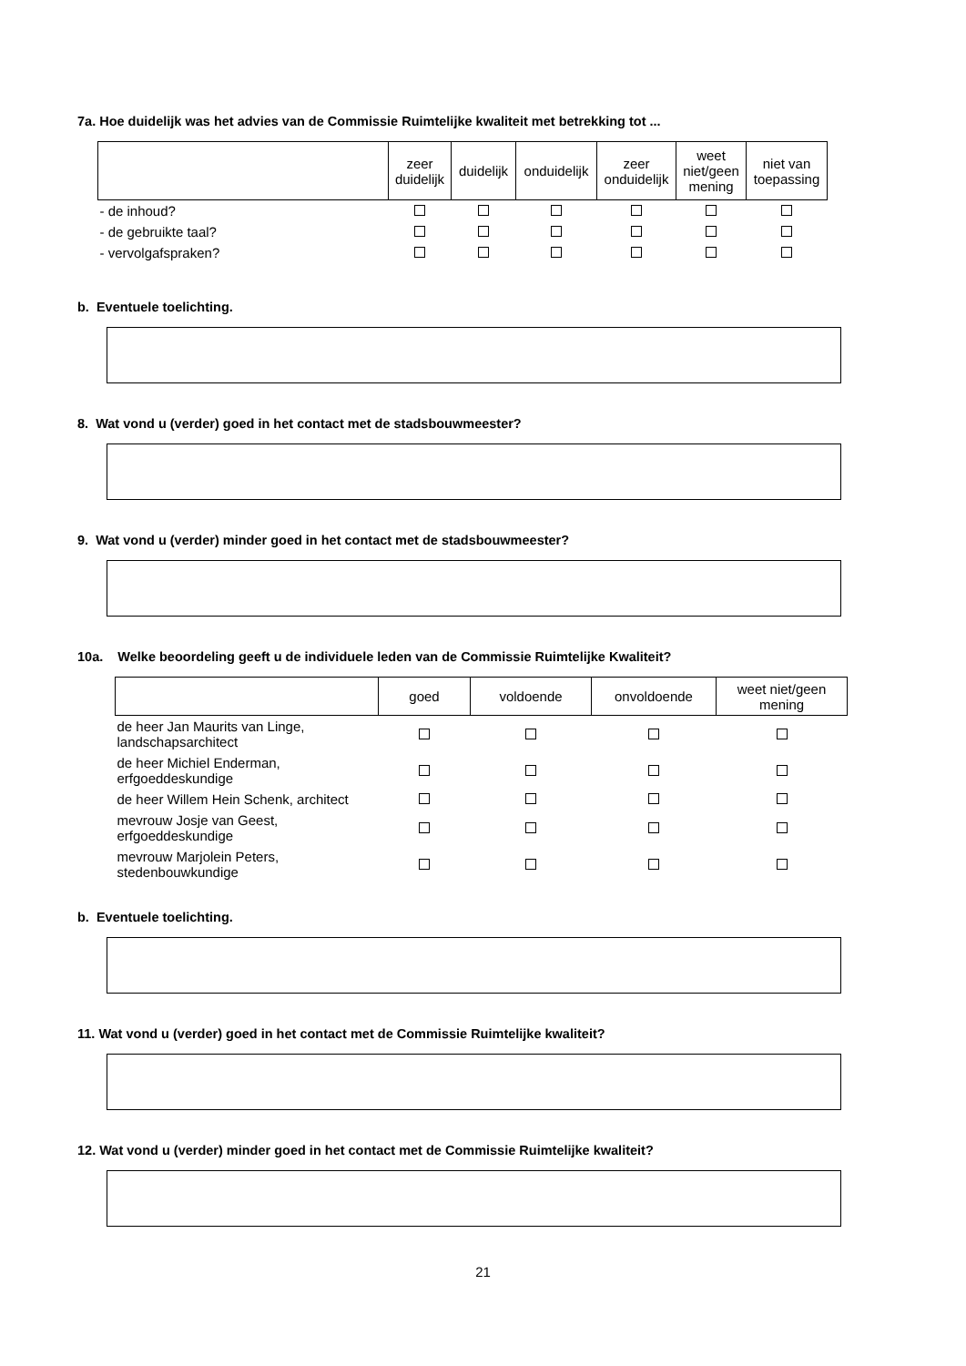7a. Hoe duidelijk was het advies van de Commissie Ruimtelijke kwaliteit met betrekking tot ...
| | zeer duidelijk | duidelijk | onduidelijk | zeer onduidelijk | weet niet/geen mening | niet van toepassing |
| --- | --- | --- | --- | --- | --- | --- |
| - de inhoud? | | | | | | |
| - de gebruikte taal? | | | | | | |
| - vervolgafspraken? | | | | | | |
b. Eventuele toelichting.
8. Wat vond u (verder) goed in het contact met de stadsbouwmeester?
9. Wat vond u (verder) minder goed in het contact met de stadsbouwmeester?
10a. Welke beoordeling geeft u de individuele leden van de Commissie Ruimtelijke Kwaliteit?
| | goed | voldoende | onvoldoende | weet niet/geen mening |
| --- | --- | --- | --- | --- |
| de heer Jan Maurits van Linge, landschapsarchitect | | | | |
| de heer Michiel Enderman, erfgoeddeskundige | | | | |
| de heer Willem Hein Schenk, architect | | | | |
| mevrouw Josje van Geest, erfgoeddeskundige | | | | |
| mevrouw Marjolein Peters, stedenbouwkundige | | | | |
b. Eventuele toelichting.
11. Wat vond u (verder) goed in het contact met de Commissie Ruimtelijke kwaliteit?
12. Wat vond u (verder) minder goed in het contact met de Commissie Ruimtelijke kwaliteit?
21